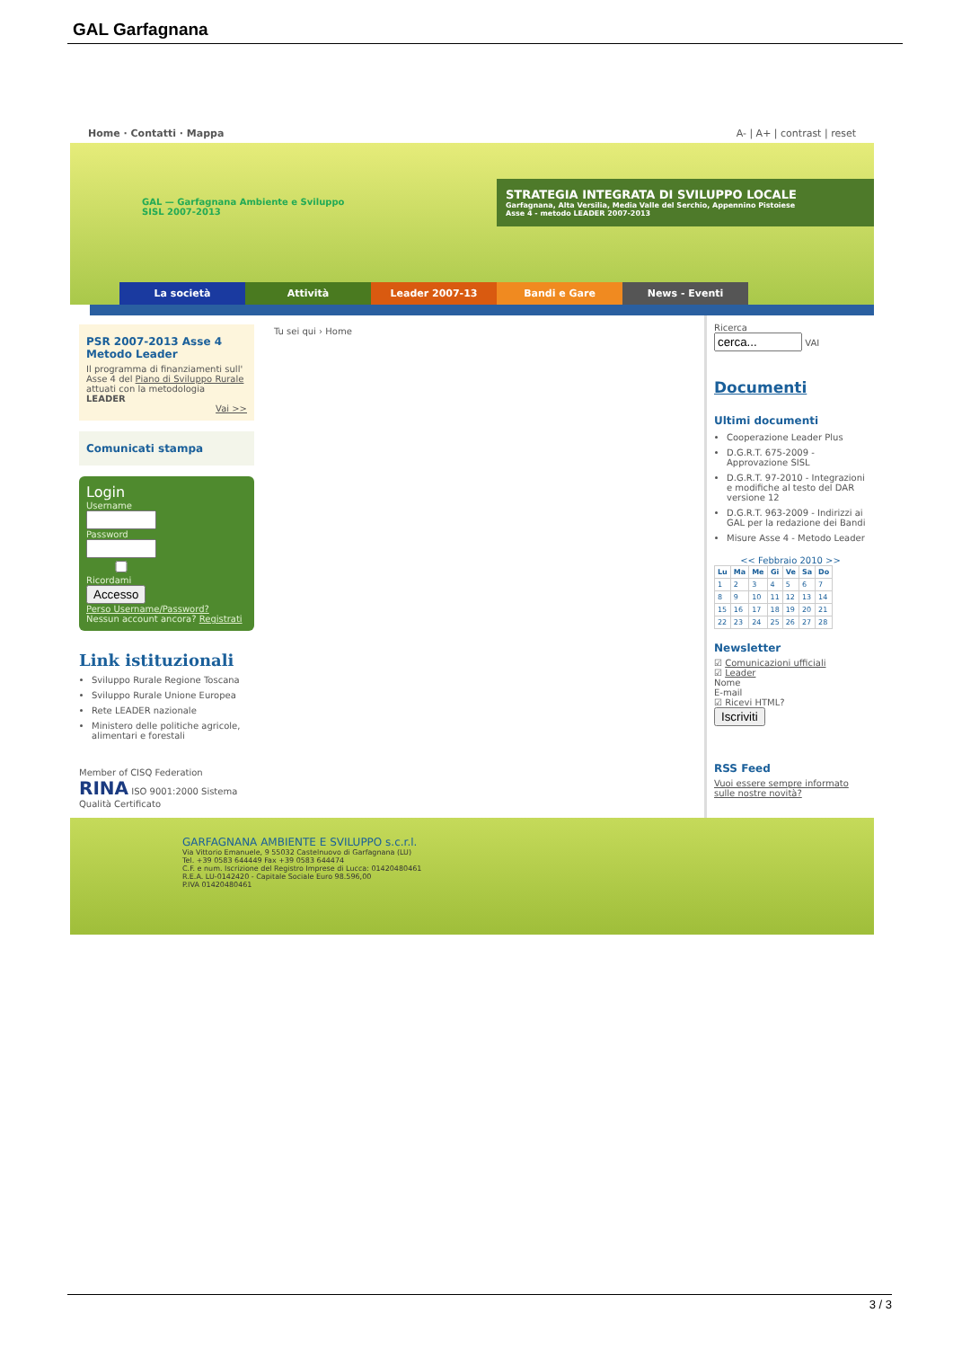GAL Garfagnana
Home · Contatti · Mappa A- | A+ | contrast | reset
GAL — Garfagnana Ambiente e Sviluppo
SISL 2007-2013
STRATEGIA INTEGRATA DI SVILUPPO LOCALE
Garfagnana, Alta Versilia, Media Valle del Serchio, Appennino Pistoiese
Asse 4 - metodo LEADER 2007-2013
La società Attività Leader 2007-13 Bandi e Gare News - Eventi
PSR 2007-2013 Asse 4 Metodo Leader
Il programma di finanziamenti sull' Asse 4 del Piano di Sviluppo Rurale attuati con la metodologia LEADER
Vai >>
Comunicati stampa
Login
UsernamePassword Ricordami
Accesso
Perso Username/Password?
Nessun account ancora? Registrati
Link istituzionali
Sviluppo Rurale Regione Toscana
Sviluppo Rurale Unione Europea
Rete LEADER nazionale
Ministero delle politiche agricole, alimentari e forestali
Member of CISQ Federation RINA ISO 9001:2000 Sistema Qualità Certificato
Tu sei qui › Home
Ricerca
VAI
Documenti
Ultimi documenti
Cooperazione Leader Plus
D.G.R.T. 675-2009 - Approvazione SISL
D.G.R.T. 97-2010 - Integrazioni e modifiche al testo del DAR versione 12
D.G.R.T. 963-2009 - Indirizzi ai GAL per la redazione dei Bandi
Misure Asse 4 - Metodo Leader
<< Febbraio 2010 >>
| Lu | Ma | Me | Gi | Ve | Sa | Do |
| --- | --- | --- | --- | --- | --- | --- |
| 1 | 2 | 3 | 4 | 5 | 6 | 7 |
| 8 | 9 | 10 | 11 | 12 | 13 | 14 |
| 15 | 16 | 17 | 18 | 19 | 20 | 21 |
| 22 | 23 | 24 | 25 | 26 | 27 | 28 |
Newsletter
☑ Comunicazioni ufficiali
☑ Leader
Nome
E-mail
☑ Ricevi HTML?
Iscriviti
RSS Feed
Vuoi essere sempre informato sulle nostre novità?
GARFAGNANA AMBIENTE E SVILUPPO s.c.r.l.
Via Vittorio Emanuele, 9 55032 Castelnuovo di Garfagnana (LU)
Tel. +39 0583 644449 Fax +39 0583 644474
C.F. e num. Iscrizione del Registro Imprese di Lucca: 01420480461
R.E.A. LU-0142420 - Capitale Sociale Euro 98.596,00
P.IVA 01420480461
3 / 3